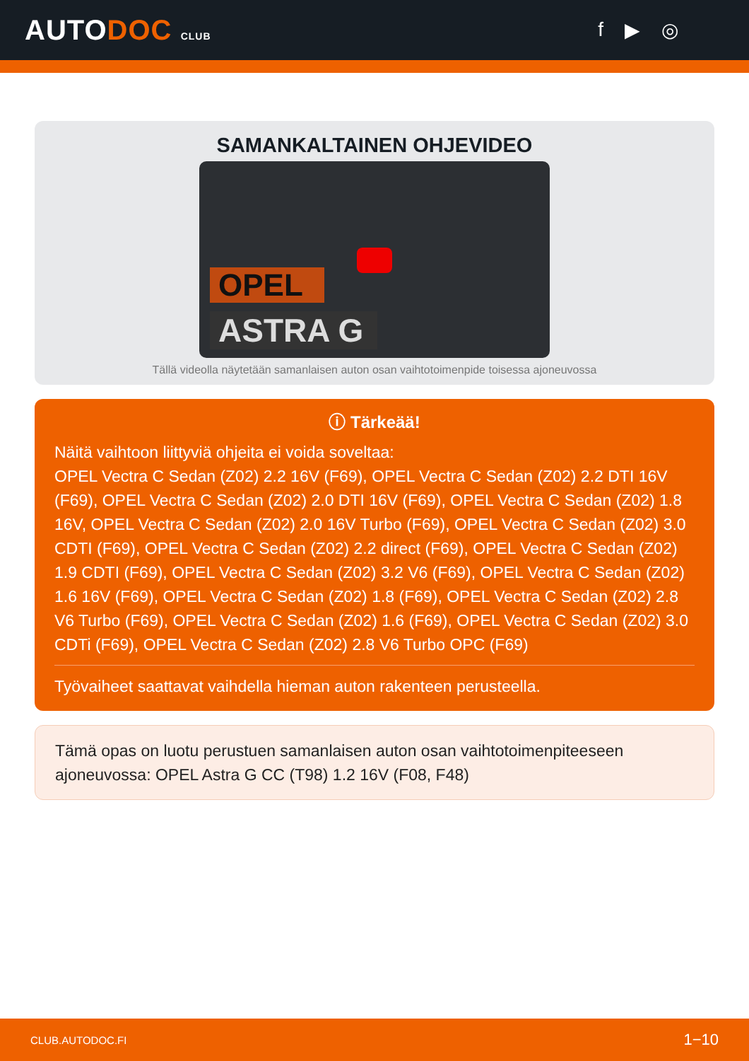AUTODOC CLUB
f ▶ ◎
SAMANKALTAINEN OHJEVIDEO
OPEL
ASTRA G
Tällä videolla näytetään samanlaisen auton osan vaihtotoimenpide toisessa ajoneuvossa
ⓘ Tärkeää!
Näitä vaihtoon liittyviä ohjeita ei voida soveltaa:
OPEL Vectra C Sedan (Z02) 2.2 16V (F69), OPEL Vectra C Sedan (Z02) 2.2 DTI 16V (F69), OPEL Vectra C Sedan (Z02) 2.0 DTI 16V (F69), OPEL Vectra C Sedan (Z02) 1.8 16V, OPEL Vectra C Sedan (Z02) 2.0 16V Turbo (F69), OPEL Vectra C Sedan (Z02) 3.0 CDTI (F69), OPEL Vectra C Sedan (Z02) 2.2 direct (F69), OPEL Vectra C Sedan (Z02) 1.9 CDTI (F69), OPEL Vectra C Sedan (Z02) 3.2 V6 (F69), OPEL Vectra C Sedan (Z02) 1.6 16V (F69), OPEL Vectra C Sedan (Z02) 1.8 (F69), OPEL Vectra C Sedan (Z02) 2.8 V6 Turbo (F69), OPEL Vectra C Sedan (Z02) 1.6 (F69), OPEL Vectra C Sedan (Z02) 3.0 CDTi (F69), OPEL Vectra C Sedan (Z02) 2.8 V6 Turbo OPC (F69)
Työvaiheet saattavat vaihdella hieman auton rakenteen perusteella.
Tämä opas on luotu perustuen samanlaisen auton osan vaihtotoimenpiteeseen ajoneuvossa: OPEL Astra G CC (T98) 1.2 16V (F08, F48)
CLUB.AUTODOC.FI 1−10